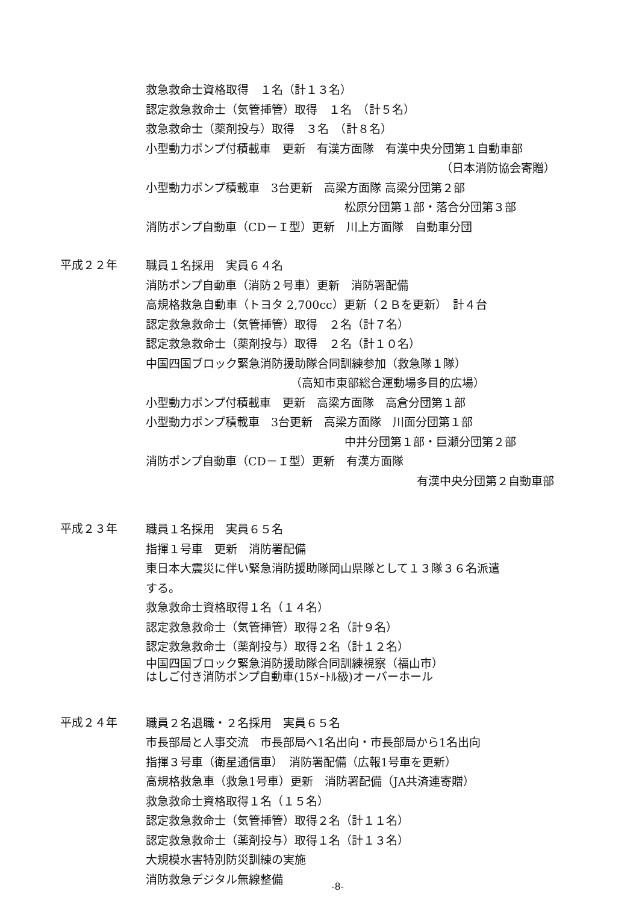救急救命士資格取得　１名（計１３名）
認定救急救命士（気管挿管）取得　１名　（計５名）
救急救命士（薬剤投与）取得　３名　（計８名）
小型動力ポンプ付積載車　更新　有漢方面隊　有漢中央分団第１自動車部
（日本消防協会寄贈）
小型動力ポンプ積載車　3台更新　高梁方面隊 高梁分団第２部
松原分団第１部・落合分団第３部
消防ポンプ自動車（CD－Ｉ型）更新　川上方面隊　自動車分団
平成２２年
職員１名採用　実員６４名
消防ポンプ自動車（消防２号車）更新　消防署配備
高規格救急自動車（トヨタ 2,700cc）更新（２Ｂを更新）　計４台
認定救急救命士（気管挿管）取得　２名（計７名）
認定救急救命士（薬剤投与）取得　２名（計１０名）
中国四国ブロック緊急消防援助隊合同訓練参加（救急隊１隊）
（高知市東部総合運動場多目的広場）
小型動力ポンプ付積載車　更新　高梁方面隊　高倉分団第１部
小型動力ポンプ積載車　3台更新　高梁方面隊　川面分団第１部
中井分団第１部・巨瀬分団第２部
消防ポンプ自動車（CD－Ｉ型）更新　有漢方面隊
有漢中央分団第２自動車部
平成２３年
職員１名採用　実員６５名
指揮１号車　更新　消防署配備
東日本大震災に伴い緊急消防援助隊岡山県隊として１３隊３６名派遣
する。
救急救命士資格取得１名（１４名）
認定救急救命士（気管挿管）取得２名（計９名）
認定救急救命士（薬剤投与）取得２名（計１２名）
中国四国ブロック緊急消防援助隊合同訓練視察（福山市）
はしご付き消防ポンプ自動車(15ﾒｰﾄﾙ級)オーバーホール
平成２４年
職員２名退職・２名採用　実員６５名
市長部局と人事交流　市長部局へ1名出向・市長部局から1名出向
指揮３号車（衛星通信車）　消防署配備（広報1号車を更新）
高規格救急車（救急1号車）更新　消防署配備（JA共済連寄贈）
救急救命士資格取得１名（１５名）
認定救急救命士（気管挿管）取得２名（計１１名）
認定救急救命士（薬剤投与）取得１名（計１３名）
大規模水害特別防災訓練の実施
消防救急デジタル無線整備
-8-